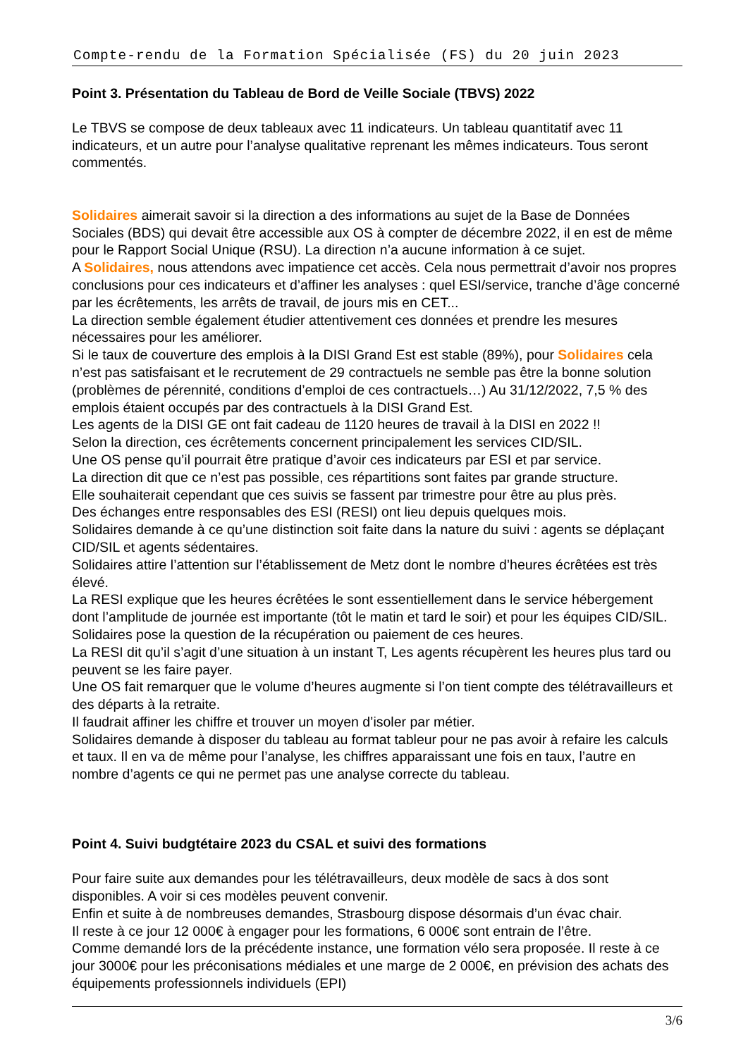Compte-rendu de la Formation Spécialisée (FS) du 20 juin 2023
Point 3. Présentation du Tableau de Bord de Veille Sociale (TBVS) 2022
Le TBVS se compose de deux tableaux avec 11 indicateurs. Un tableau quantitatif avec 11 indicateurs, et un autre pour l’analyse qualitative reprenant les mêmes indicateurs. Tous seront commentés.
Solidaires aimerait savoir si la direction a des informations au sujet de la Base de Données Sociales (BDS) qui devait être accessible aux OS à compter de décembre 2022, il en est de même pour le Rapport Social Unique (RSU). La direction n’a aucune information à ce sujet.
A Solidaires, nous attendons avec impatience cet accès. Cela nous permettrait d’avoir nos propres conclusions pour ces indicateurs et d’affiner les analyses : quel ESI/service, tranche d’âge concerné par les écrêtements, les arrêts de travail, de jours mis en CET...
La direction semble également étudier attentivement ces données et prendre les mesures nécessaires pour les améliorer.
Si le taux de couverture des emplois à la DISI Grand Est est stable (89%), pour Solidaires cela n’est pas satisfaisant et le recrutement de 29 contractuels ne semble pas être la bonne solution (problèmes de pérennité, conditions d’emploi de ces contractuels…) Au 31/12/2022, 7,5 % des emplois étaient occupés par des contractuels à la DISI Grand Est.
Les agents de la DISI GE ont fait cadeau de 1120 heures de travail à la DISI en 2022 !!
Selon la direction, ces écrêtements concernent principalement les services CID/SIL.
Une OS pense qu’il pourrait être pratique d’avoir ces indicateurs par ESI et par service.
La direction dit que ce n’est pas possible, ces répartitions sont faites par grande structure.
Elle souhaiterait cependant que ces suivis se fassent par trimestre pour être au plus près.
Des échanges entre responsables des ESI (RESI) ont lieu depuis quelques mois.
Solidaires demande à ce qu’une distinction soit faite dans la nature du suivi : agents se déplaçant CID/SIL et agents sédentaires.
Solidaires attire l’attention sur l’établissement de Metz dont le nombre d’heures écrêtées est très élevé.
La RESI explique que les heures écrêtées le sont essentiellement dans le service hébergement dont l’amplitude de journée est importante (tôt le matin et tard le soir) et pour les équipes CID/SIL.
Solidaires pose la question de la récupération ou paiement de ces heures.
La RESI dit qu’il s’agit d’une situation à un instant T, Les agents récupèrent les heures plus tard ou peuvent se les faire payer.
Une OS fait remarquer que le volume d’heures augmente si l’on tient compte des télétravailleurs et des départs à la retraite.
Il faudrait affiner les chiffre et trouver un moyen d’isoler par métier.
Solidaires demande à disposer du tableau au format tableur pour ne pas avoir à refaire les calculs et taux. Il en va de même pour l’analyse, les chiffres apparaissant une fois en taux, l’autre en nombre d’agents ce qui ne permet pas une analyse correcte du tableau.
Point 4. Suivi budgtétaire 2023 du CSAL et suivi des formations
Pour faire suite aux demandes pour les télétravailleurs, deux modèle de sacs à dos sont disponibles. A voir si ces modèles peuvent convenir.
Enfin et suite à de nombreuses demandes, Strasbourg dispose désormais d’un évac chair.
Il reste à ce jour 12 000€ à engager pour les formations, 6 000€ sont entrain de l’être.
Comme demandé lors de la précédente instance, une formation vélo sera proposée. Il reste à ce jour 3000€ pour les préconisations médiales et une marge de 2 000€, en prévision des achats des équipements professionnels individuels (EPI)
3/6